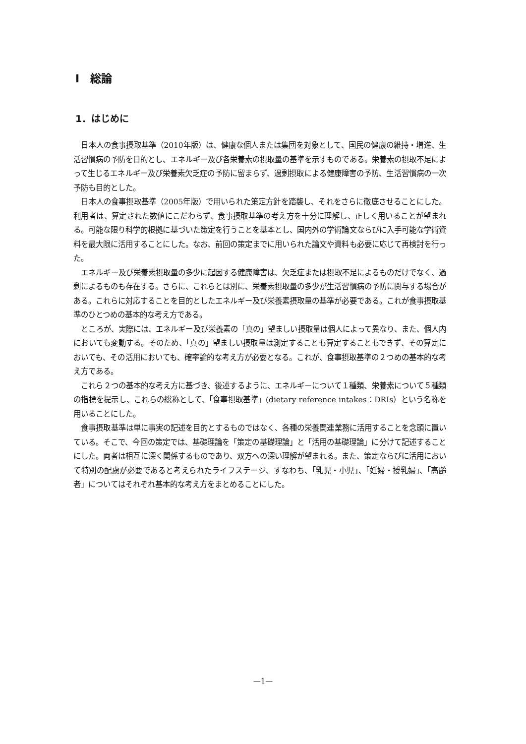I　総論
1．はじめに
日本人の食事摂取基準（2010年版）は、健康な個人または集団を対象として、国民の健康の維持・増進、生活習慣病の予防を目的とし、エネルギー及び各栄養素の摂取量の基準を示すものである。栄養素の摂取不足によって生じるエネルギー及び栄養素欠乏症の予防に留まらず、過剰摂取による健康障害の予防、生活習慣病の一次予防も目的とした。
日本人の食事摂取基準（2005年版）で用いられた策定方針を踏襲し、それをさらに徹底させることにした。利用者は、算定された数値にこだわらず、食事摂取基準の考え方を十分に理解し、正しく用いることが望まれる。可能な限り科学的根拠に基づいた策定を行うことを基本とし、国内外の学術論文ならびに入手可能な学術資料を最大限に活用することにした。なお、前回の策定までに用いられた論文や資料も必要に応じて再検討を行った。
エネルギー及び栄養素摂取量の多少に起因する健康障害は、欠乏症または摂取不足によるものだけでなく、過剰によるものも存在する。さらに、これらとは別に、栄養素摂取量の多少が生活習慣病の予防に関与する場合がある。これらに対応することを目的としたエネルギー及び栄養素摂取量の基準が必要である。これが食事摂取基準のひとつめの基本的な考え方である。
ところが、実際には、エネルギー及び栄養素の「真の」望ましい摂取量は個人によって異なり、また、個人内においても変動する。そのため、「真の」望ましい摂取量は測定することも算定することもできず、その算定においても、その活用においても、確率論的な考え方が必要となる。これが、食事摂取基準の２つめの基本的な考え方である。
これら２つの基本的な考え方に基づき、後述するように、エネルギーについて１種類、栄養素について５種類の指標を提示し、これらの総称として、「食事摂取基準」(dietary reference intakes：DRIs）という名称を用いることにした。
食事摂取基準は単に事実の記述を目的とするものではなく、各種の栄養関連業務に活用することを念頭に置いている。そこで、今回の策定では、基礎理論を「策定の基礎理論」と「活用の基礎理論」に分けて記述することにした。両者は相互に深く関係するものであり、双方への深い理解が望まれる。また、策定ならびに活用において特別の配慮が必要であると考えられたライフステージ、すなわち、「乳児・小児」、「妊婦・授乳婦」、「高齢者」についてはそれぞれ基本的な考え方をまとめることにした。
—1—